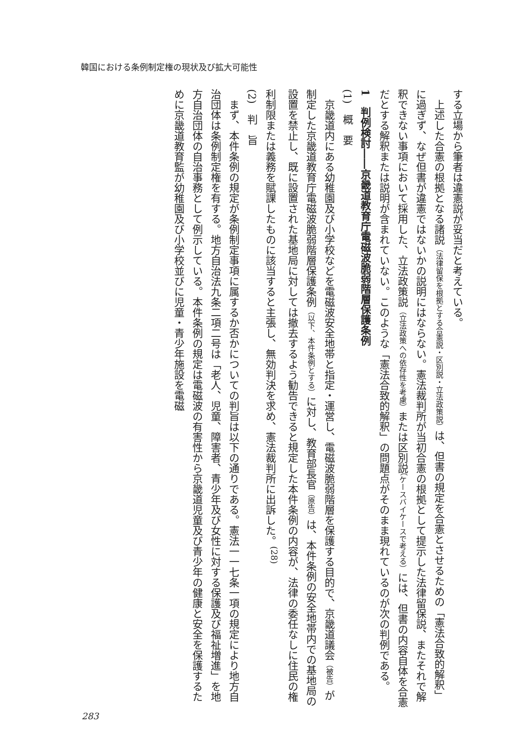韓国における条例制定権の現状及び拡大可能性
する立場から筆者は違憲説が妥当だと考えている。
　上述した合憲の根拠となる諸説（法律留保を根拠とする合憲説・区別説・立法政策説）は、但書の規定を合憲とさせるための「憲法合致的解釈」に過ぎず、なぜ但書が違憲ではないかの説明にはならない。憲法裁判所が当初合憲の根拠として提示した法律留保説、またそれで解釈できない事項において採用した、立法政策説（立法政策への依存性を考慮）または区別説（ケースバイケースで考える）には、但書の内容自体を合憲だとする解釈または説明が含まれていない。このような「憲法合致的解釈」の問題点がそのまま現れているのが次の判例である。
1　判例検討――京畿道教育庁電磁波脆弱階層保護条例
(1)　概　要
　京畿道内にある幼稚園及び小学校などを電磁波安全地帯と指定・運営し、電磁波脆弱階層を保護する目的で、京畿道議会（被告）が制定した京畿道教育庁電磁波脆弱階層保護条例（以下、本件条例とする）に対し、教育部長官（原告）は、本件条例の安全地帯内での基地局の設置を禁止し、既に設置された基地局に対しては撤去するよう勧告できると規定した本件条例の内容が、法律の委任なしに住民の権利制限または義務を賦課したものに該当すると主張し、無効判決を求め、憲法裁判所に出訴した。<sup>(28)</sup>
(2)　判　旨
　まず、本件条例の規定が条例制定事項に属するか否かについての判旨は以下の通りである。憲法一一七条一項の規定により地方自治団体は条例制定権を有する。地方自治法九条二項二号は「老人、児童、障害者、青少年及び女性に対する保護及び福祉増進」を地方自治団体の自治事務として例示している。本件条例の規定は電磁波の有害性から京畿道児童及び青少年の健康と安全を保護するために京畿道教育監が幼稚園及び小学校並びに児童・青少年施設を電磁
283